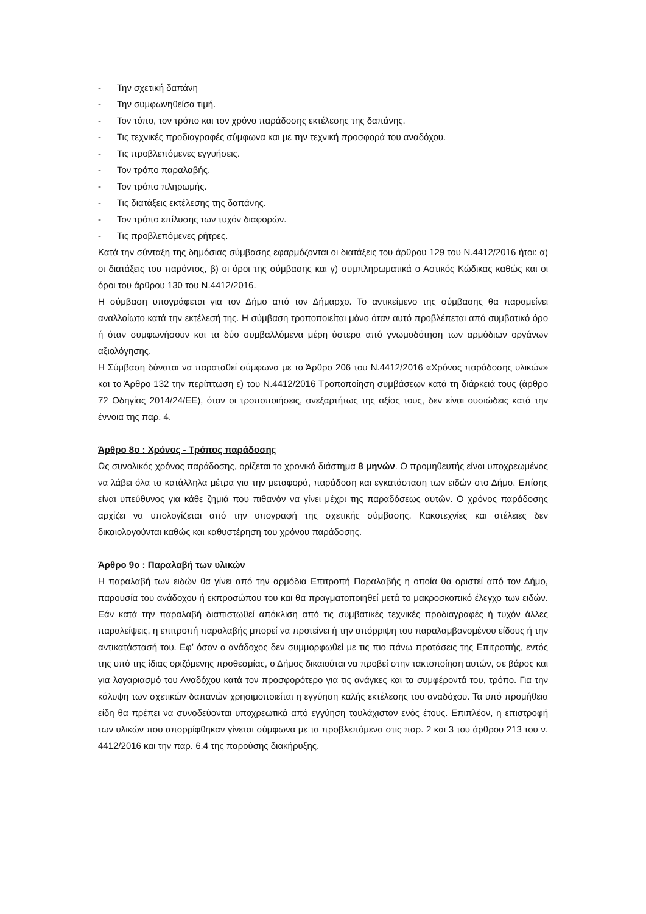- Την σχετική δαπάνη
- Την συμφωνηθείσα τιμή.
- Τον τόπο, τον τρόπο και τον χρόνο παράδοσης εκτέλεσης της δαπάνης.
- Τις τεχνικές προδιαγραφές σύμφωνα και με την τεχνική προσφορά του αναδόχου.
- Τις προβλεπόμενες εγγυήσεις.
- Τον τρόπο παραλαβής.
- Τον τρόπο πληρωμής.
- Τις διατάξεις εκτέλεσης της δαπάνης.
- Τον τρόπο επίλυσης των τυχόν διαφορών.
- Τις προβλεπόμενες ρήτρες.
Κατά την σύνταξη της δημόσιας σύμβασης εφαρμόζονται οι διατάξεις του άρθρου 129 του Ν.4412/2016 ήτοι: α) οι διατάξεις του παρόντος, β) οι όροι της σύμβασης και γ) συμπληρωματικά ο Αστικός Κώδικας καθώς και οι όροι του άρθρου 130 του Ν.4412/2016.
Η σύμβαση υπογράφεται για τον Δήμο από τον Δήμαρχο. Το αντικείμενο της σύμβασης θα παραμείνει αναλλοίωτο κατά την εκτέλεσή της. Η σύμβαση τροποποιείται μόνο όταν αυτό προβλέπεται από συμβατικό όρο ή όταν συμφωνήσουν και τα δύο συμβαλλόμενα μέρη ύστερα από γνωμοδότηση των αρμόδιων οργάνων αξιολόγησης.
Η Σύμβαση δύναται να παραταθεί σύμφωνα με το Άρθρο 206 του Ν.4412/2016 «Χρόνος παράδοσης υλικών» και το Άρθρο 132 την περίπτωση ε) του Ν.4412/2016 Τροποποίηση συμβάσεων κατά τη διάρκειά τους (άρθρο 72 Οδηγίας 2014/24/ΕΕ), όταν οι τροποποιήσεις, ανεξαρτήτως της αξίας τους, δεν είναι ουσιώδεις κατά την έννοια της παρ. 4.
Άρθρο 8ο : Χρόνος - Τρόπος παράδοσης
Ως συνολικός χρόνος παράδοσης, ορίζεται το χρονικό διάστημα 8 μηνών. Ο προμηθευτής είναι υποχρεωμένος να λάβει όλα τα κατάλληλα μέτρα για την μεταφορά, παράδοση και εγκατάσταση των ειδών στο Δήμο. Επίσης είναι υπεύθυνος για κάθε ζημιά που πιθανόν να γίνει μέχρι της παραδόσεως αυτών. Ο χρόνος παράδοσης αρχίζει να υπολογίζεται από την υπογραφή της σχετικής σύμβασης. Κακοτεχνίες και ατέλειες δεν δικαιολογούνται καθώς και καθυστέρηση του χρόνου παράδοσης.
Άρθρο 9ο : Παραλαβή των υλικών
Η παραλαβή των ειδών θα γίνει από την αρμόδια Επιτροπή Παραλαβής η οποία θα οριστεί από τον Δήμο, παρουσία του ανάδοχου ή εκπροσώπου του και θα πραγματοποιηθεί μετά το μακροσκοπικό έλεγχο των ειδών. Εάν κατά την παραλαβή διαπιστωθεί απόκλιση από τις συμβατικές τεχνικές προδιαγραφές ή τυχόν άλλες παραλείψεις, η επιτροπή παραλαβής μπορεί να προτείνει ή την απόρριψη του παραλαμβανομένου είδους ή την αντικατάστασή του. Εφ’ όσον ο ανάδοχος δεν συμμορφωθεί με τις πιο πάνω προτάσεις της Επιτροπής, εντός της υπό της ίδιας οριζόμενης προθεσμίας, ο Δήμος δικαιούται να προβεί στην τακτοποίηση αυτών, σε βάρος και για λογαριασμό του Αναδόχου κατά τον προσφορότερο για τις ανάγκες και τα συμφέροντά του, τρόπο. Για την κάλυψη των σχετικών δαπανών χρησιμοποιείται η εγγύηση καλής εκτέλεσης του αναδόχου. Τα υπό προμήθεια είδη θα πρέπει να συνοδεύονται υποχρεωτικά από εγγύηση τουλάχιστον ενός έτους. Επιπλέον, η επιστροφή των υλικών που απορρίφθηκαν γίνεται σύμφωνα με τα προβλεπόμενα στις παρ. 2 και 3 του άρθρου 213 του ν. 4412/2016 και την παρ. 6.4 της παρούσης διακήρυξης.